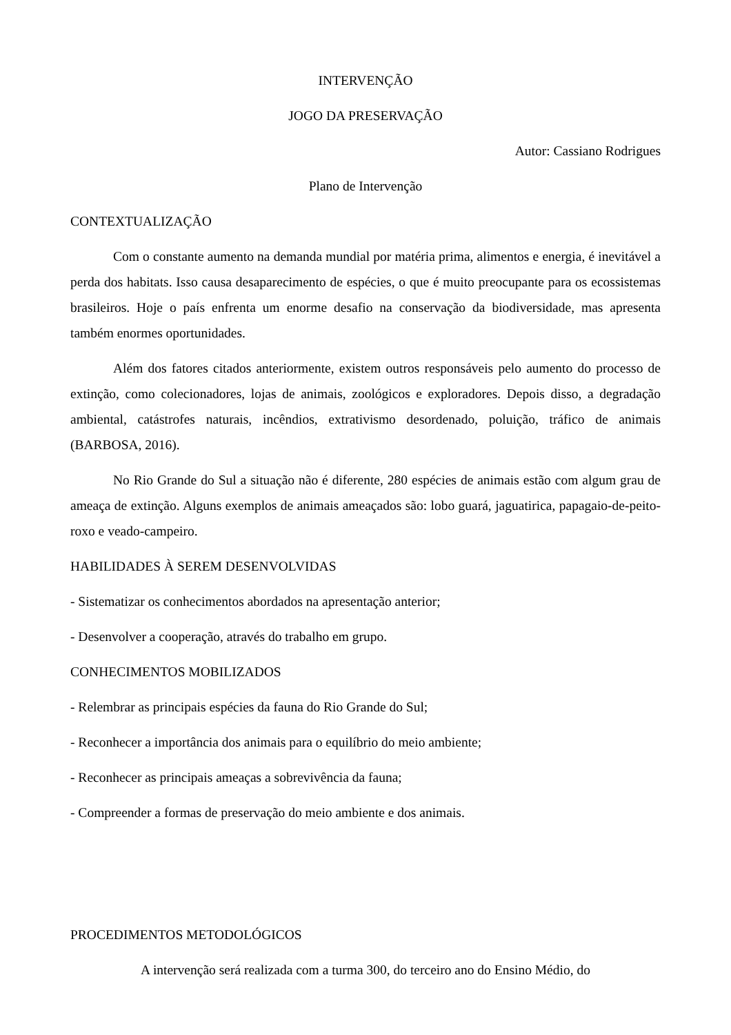INTERVENÇÃO
JOGO DA PRESERVAÇÃO
Autor: Cassiano Rodrigues
Plano de Intervenção
CONTEXTUALIZAÇÃO
Com o constante aumento na demanda mundial por matéria prima, alimentos e energia, é inevitável a perda dos habitats. Isso causa desaparecimento de espécies, o que é muito preocupante para os ecossistemas brasileiros. Hoje o país enfrenta um enorme desafio na conservação da biodiversidade, mas apresenta também enormes oportunidades.
Além dos fatores citados anteriormente, existem outros responsáveis pelo aumento do processo de extinção, como colecionadores, lojas de animais, zoológicos e exploradores. Depois disso, a degradação ambiental, catástrofes naturais, incêndios, extrativismo desordenado, poluição, tráfico de animais (BARBOSA, 2016).
No Rio Grande do Sul a situação não é diferente, 280 espécies de animais estão com algum grau de ameaça de extinção. Alguns exemplos de animais ameaçados são: lobo guará, jaguatirica, papagaio-de-peito-roxo e veado-campeiro.
HABILIDADES À SEREM DESENVOLVIDAS
- Sistematizar os conhecimentos abordados na apresentação anterior;
- Desenvolver a cooperação, através do trabalho em grupo.
CONHECIMENTOS MOBILIZADOS
- Relembrar as principais espécies da fauna do Rio Grande do Sul;
- Reconhecer a importância dos animais para o equilíbrio do meio ambiente;
- Reconhecer as principais ameaças a sobrevivência da fauna;
- Compreender a formas de preservação do meio ambiente e dos animais.
PROCEDIMENTOS METODOLÓGICOS
A intervenção será realizada com a turma 300, do terceiro ano do Ensino Médio, do